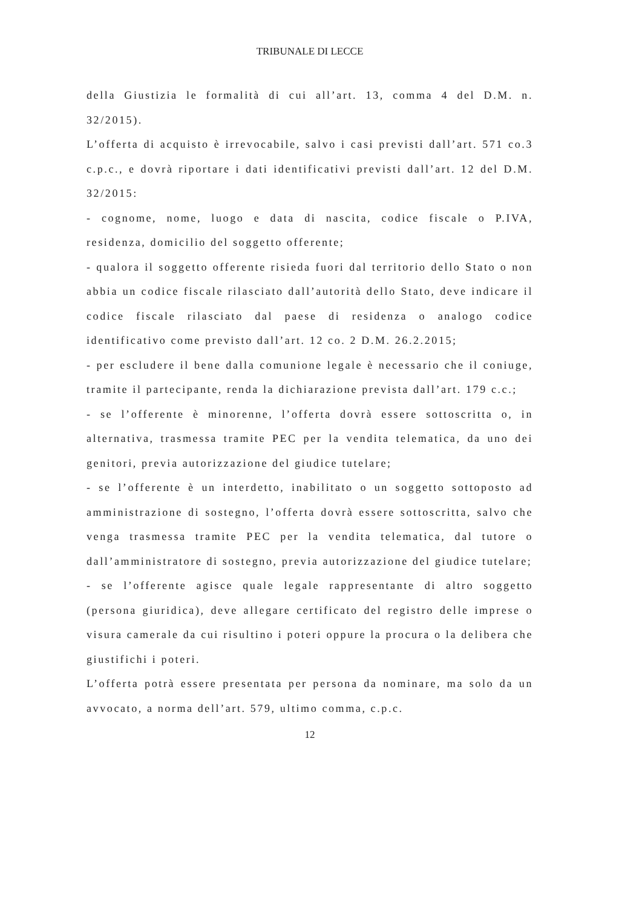TRIBUNALE DI LECCE
della Giustizia le formalità di cui all’art. 13, comma 4 del D.M. n. 32/2015).
L’offerta di acquisto è irrevocabile, salvo i casi previsti dall’art. 571 co.3 c.p.c., e dovrà riportare i dati identificativi previsti dall’art. 12 del D.M. 32/2015:
- cognome, nome, luogo e data di nascita, codice fiscale o P.IVA, residenza, domicilio del soggetto offerente;
- qualora il soggetto offerente risieda fuori dal territorio dello Stato o non abbia un codice fiscale rilasciato dall’autorità dello Stato, deve indicare il codice fiscale rilasciato dal paese di residenza o analogo codice identificativo come previsto dall’art. 12 co. 2 D.M. 26.2.2015;
- per escludere il bene dalla comunione legale è necessario che il coniuge, tramite il partecipante, renda la dichiarazione prevista dall’art. 179 c.c.;
- se l’offerente è minorenne, l’offerta dovrà essere sottoscritta o, in alternativa, trasmessa tramite PEC per la vendita telematica, da uno dei genitori, previa autorizzazione del giudice tutelare;
- se l’offerente è un interdetto, inabilitato o un soggetto sottoposto ad amministrazione di sostegno, l’offerta dovrà essere sottoscritta, salvo che venga trasmessa tramite PEC per la vendita telematica, dal tutore o dall’amministratore di sostegno, previa autorizzazione del giudice tutelare;
- se l’offerente agisce quale legale rappresentante di altro soggetto (persona giuridica), deve allegare certificato del registro delle imprese o visura camerale da cui risultino i poteri oppure la procura o la delibera che giustifichi i poteri.
L’offerta potrà essere presentata per persona da nominare, ma solo da un avvocato, a norma dell’art. 579, ultimo comma, c.p.c.
12